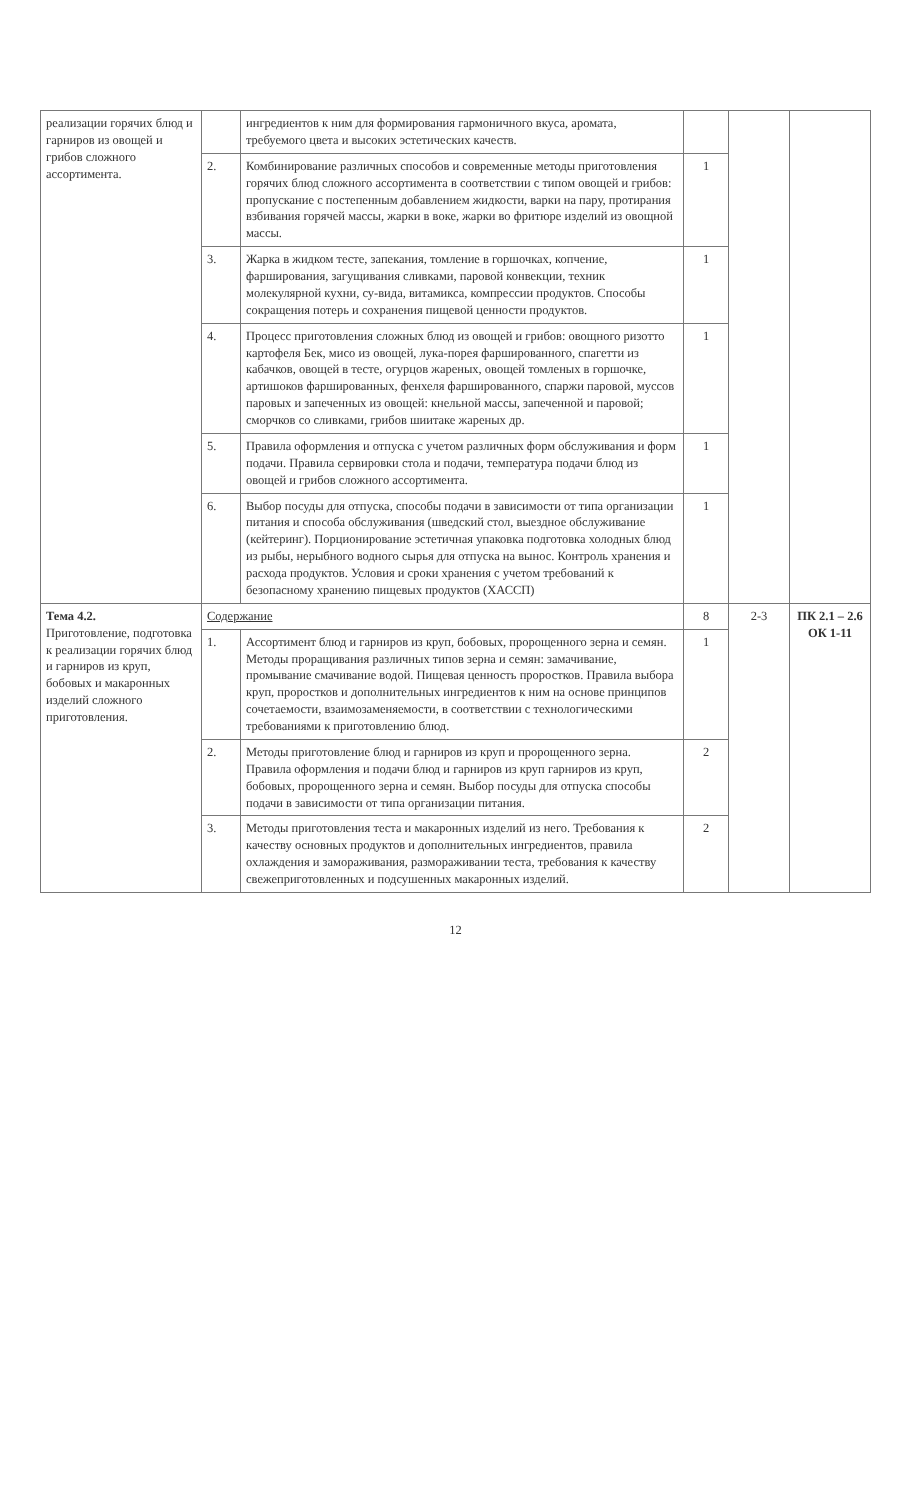| реализации горячих блюд и гарниров из овощей и грибов сложного ассортимента. | | ингредиентов к ним для формирования гармоничного вкуса, аромата, требуемого цвета и высоких эстетических качеств. | | | |
| | 2. | Комбинирование различных способов и современные методы приготовления горячих блюд сложного ассортимента в соответствии с типом овощей и грибов: пропускание с постепенным добавлением жидкости, варки на пару, протирания взбивания горячей массы, жарки в воке, жарки во фритюре изделий из овощной массы. | 1 | | |
| | 3. | Жарка в жидком тесте, запекания, томление в горшочках, копчение, фарширования, загущивания сливками, паровой конвекции, техник молекулярной кухни, су-вида, витамикса, компрессии продуктов. Способы сокращения потерь и сохранения пищевой ценности продуктов. | 1 | | |
| | 4. | Процесс приготовления сложных блюд из овощей и грибов: овощного ризотто картофеля Бек, мисо из овощей, лука-порея фаршированного, спагетти из кабачков, овощей в тесте, огурцов жареных, овощей томленых в горшочке, артишоков фаршированных, фенхеля фаршированного, спаржи паровой, муссов паровых и запеченных из овощей: кнельной массы, запеченной и паровой; сморчков со сливками, грибов шиитаке жареных др. | 1 | | |
| | 5. | Правила оформления и отпуска с учетом различных форм обслуживания и форм подачи. Правила сервировки стола и подачи, температура подачи блюд из овощей и грибов сложного ассортимента. | 1 | | |
| | 6. | Выбор посуды для отпуска, способы подачи в зависимости от типа организации питания и способа обслуживания (шведский стол, выездное обслуживание (кейтеринг). Порционирование эстетичная упаковка подготовка холодных блюд из рыбы, нерыбного водного сырья для отпуска на вынос. Контроль хранения и расхода продуктов. Условия и сроки хранения с учетом требований к безопасному хранению пищевых продуктов (ХАССП) | 1 | | |
| Тема 4.2. Приготовление, подготовка к реализации горячих блюд и гарниров из круп, бобовых и макаронных изделий сложного приготовления. | Содержание | | 8 | 2-3 | ПК 2.1 – 2.6 ОК 1-11 |
| | 1. | Ассортимент блюд и гарниров из круп, бобовых, пророщенного зерна и семян. Методы проращивания различных типов зерна и семян: замачивание, промывание смачивание водой. Пищевая ценность проростков. Правила выбора круп, проростков и дополнительных ингредиентов к ним на основе принципов сочетаемости, взаимозаменяемости, в соответствии с технологическими требованиями к приготовлению блюд. | 1 | | |
| | 2. | Методы приготовление блюд и гарниров из круп и пророщенного зерна. Правила оформления и подачи блюд и гарниров из круп гарниров из круп, бобовых, пророщенного зерна и семян. Выбор посуды для отпуска способы подачи в зависимости от типа организации питания. | 2 | | |
| | 3. | Методы приготовления теста и макаронных изделий из него. Требования к качеству основных продуктов и дополнительных ингредиентов, правила охлаждения и замораживания, размораживании теста, требования к качеству свежеприготовленных и подсушенных макаронных изделий. | 2 | | |
12